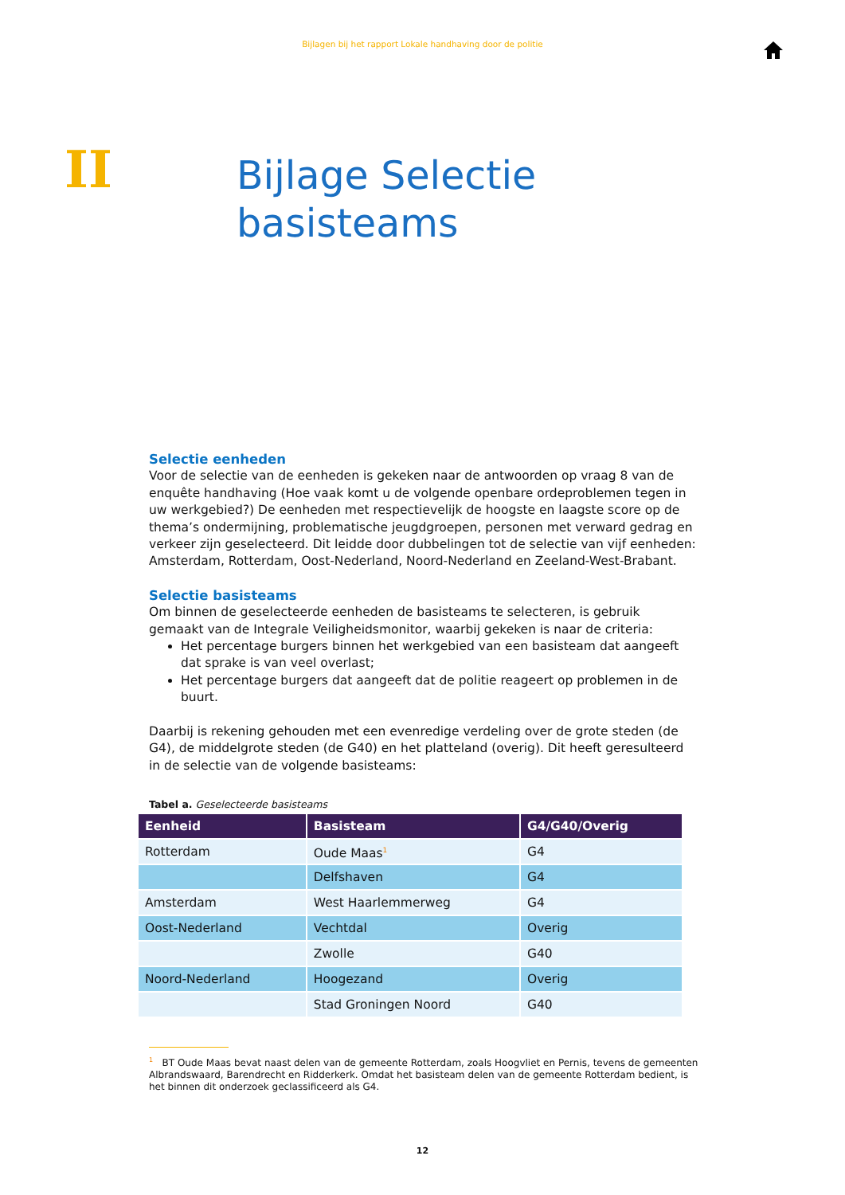Bijlagen bij het rapport Lokale handhaving door de politie
II
Bijlage Selectie
basisteams
Selectie eenheden
Voor de selectie van de eenheden is gekeken naar de antwoorden op vraag 8 van de enquête handhaving (Hoe vaak komt u de volgende openbare ordeproblemen tegen in uw werkgebied?) De eenheden met respectievelijk de hoogste en laagste score op de thema’s ondermijning, problematische jeugdgroepen, personen met verward gedrag en verkeer zijn geselecteerd. Dit leidde door dubbelingen tot de selectie van vijf eenheden: Amsterdam, Rotterdam, Oost-Nederland, Noord-Nederland en Zeeland-West-Brabant.
Selectie basisteams
Om binnen de geselecteerde eenheden de basisteams te selecteren, is gebruik gemaakt van de Integrale Veiligheidsmonitor, waarbij gekeken is naar de criteria:
Het percentage burgers binnen het werkgebied van een basisteam dat aangeeft dat sprake is van veel overlast;
Het percentage burgers dat aangeeft dat de politie reageert op problemen in de buurt.
Daarbij is rekening gehouden met een evenredige verdeling over de grote steden (de G4), de middelgrote steden (de G40) en het platteland (overig). Dit heeft geresulteerd in de selectie van de volgende basisteams:
Tabel a. Geselecteerde basisteams
| Eenheid | Basisteam | G4/G40/Overig |
| --- | --- | --- |
| Rotterdam | Oude Maas<sup>1</sup> | G4 |
| | Delfshaven | G4 |
| Amsterdam | West Haarlemmerweg | G4 |
| Oost-Nederland | Vechtdal | Overig |
| | Zwolle | G40 |
| Noord-Nederland | Hoogezand | Overig |
| | Stad Groningen Noord | G40 |
<sup>1</sup> BT Oude Maas bevat naast delen van de gemeente Rotterdam, zoals Hoogvliet en Pernis, tevens de gemeenten Albrandswaard, Barendrecht en Ridderkerk. Omdat het basisteam delen van de gemeente Rotterdam bedient, is het binnen dit onderzoek geclassificeerd als G4.
12